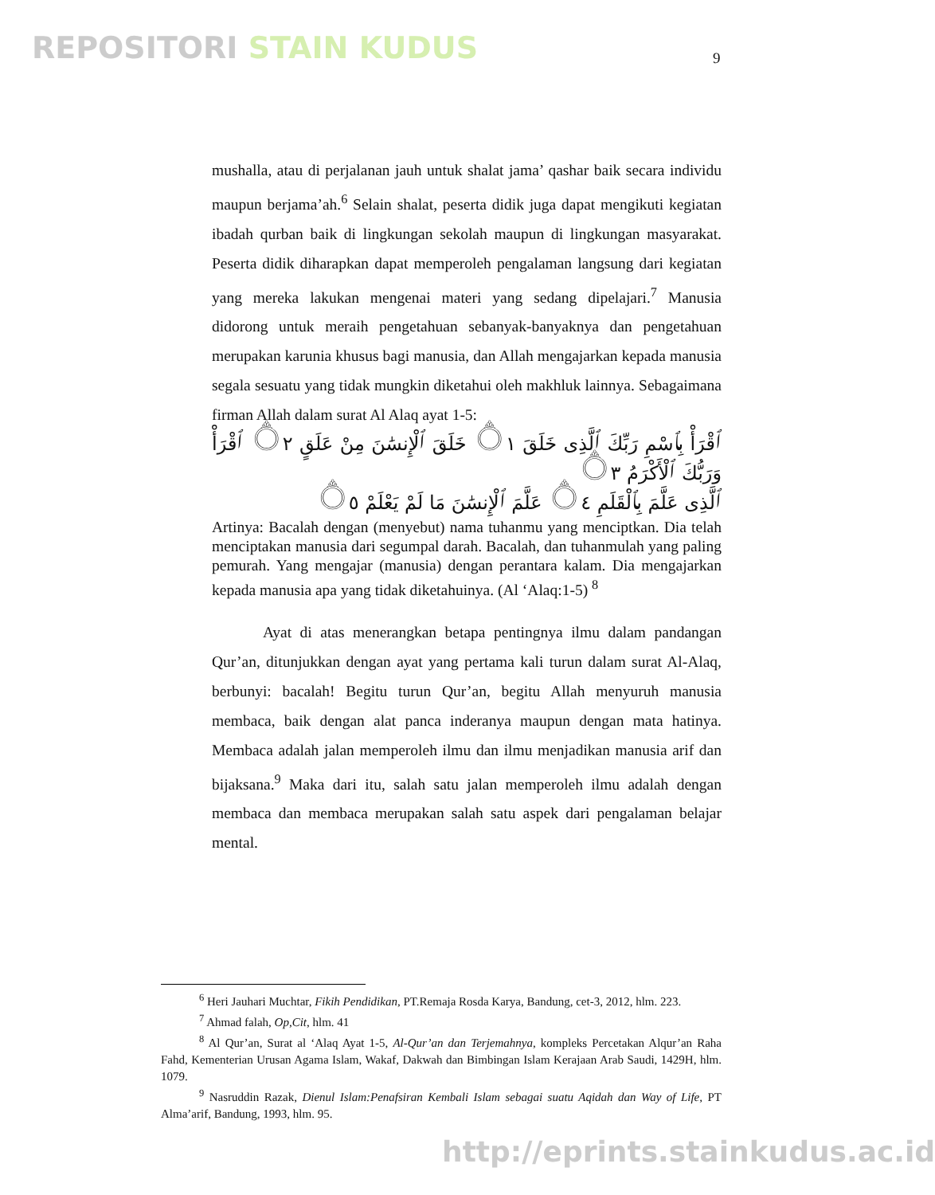REPOSITORI STAIN KUDUS 9
mushalla, atau di perjalanan jauh untuk shalat jama’ qashar baik secara individu maupun berjama’ah.<sup>6</sup> Selain shalat, peserta didik juga dapat mengikuti kegiatan ibadah qurban baik di lingkungan sekolah maupun di lingkungan masyarakat. Peserta didik diharapkan dapat memperoleh pengalaman langsung dari kegiatan yang mereka lakukan mengenai materi yang sedang dipelajari.<sup>7</sup> Manusia didorong untuk meraih pengetahuan sebanyak-banyaknya dan pengetahuan merupakan karunia khusus bagi manusia, dan Allah mengajarkan kepada manusia segala sesuatu yang tidak mungkin diketahui oleh makhluk lainnya. Sebagaimana firman Allah dalam surat Al Alaq ayat 1-5:
ٱقْرَأْ بِٱسْمِ رَبِّكَ ٱلَّذِى خَلَقَ ۝١ خَلَقَ ٱلْإِنسَٰنَ مِنْ عَلَقٍ ۝٢ ٱقْرَأْ وَرَبُّكَ ٱلْأَكْرَمُ ۝٣
ٱلَّذِى عَلَّمَ بِٱلْقَلَمِ ۝٤ عَلَّمَ ٱلْإِنسَٰنَ مَا لَمْ يَعْلَمْ ۝٥
Artinya: Bacalah dengan (menyebut) nama tuhanmu yang menciptkan. Dia telah menciptakan manusia dari segumpal darah. Bacalah, dan tuhanmulah yang paling pemurah. Yang mengajar (manusia) dengan perantara kalam. Dia mengajarkan kepada manusia apa yang tidak diketahuinya. (Al ‘Alaq:1-5) <sup>8</sup>
Ayat di atas menerangkan betapa pentingnya ilmu dalam pandangan Qur’an, ditunjukkan dengan ayat yang pertama kali turun dalam surat Al-Alaq, berbunyi: bacalah! Begitu turun Qur’an, begitu Allah menyuruh manusia membaca, baik dengan alat panca inderanya maupun dengan mata hatinya. Membaca adalah jalan memperoleh ilmu dan ilmu menjadikan manusia arif dan bijaksana.<sup>9</sup> Maka dari itu, salah satu jalan memperoleh ilmu adalah dengan membaca dan membaca merupakan salah satu aspek dari pengalaman belajar mental.
<sup>6</sup> Heri Jauhari Muchtar, Fikih Pendidikan, PT.Remaja Rosda Karya, Bandung, cet-3, 2012, hlm. 223.
<sup>7</sup> Ahmad falah, Op,Cit, hlm. 41
<sup>8</sup> Al Qur’an, Surat al ‘Alaq Ayat 1-5, Al-Qur’an dan Terjemahnya, kompleks Percetakan Alqur’an Raha Fahd, Kementerian Urusan Agama Islam, Wakaf, Dakwah dan Bimbingan Islam Kerajaan Arab Saudi, 1429H, hlm. 1079.
<sup>9</sup> Nasruddin Razak, Dienul Islam:Penafsiran Kembali Islam sebagai suatu Aqidah dan Way of Life, PT Alma’arif, Bandung, 1993, hlm. 95.
http://eprints.stainkudus.ac.id